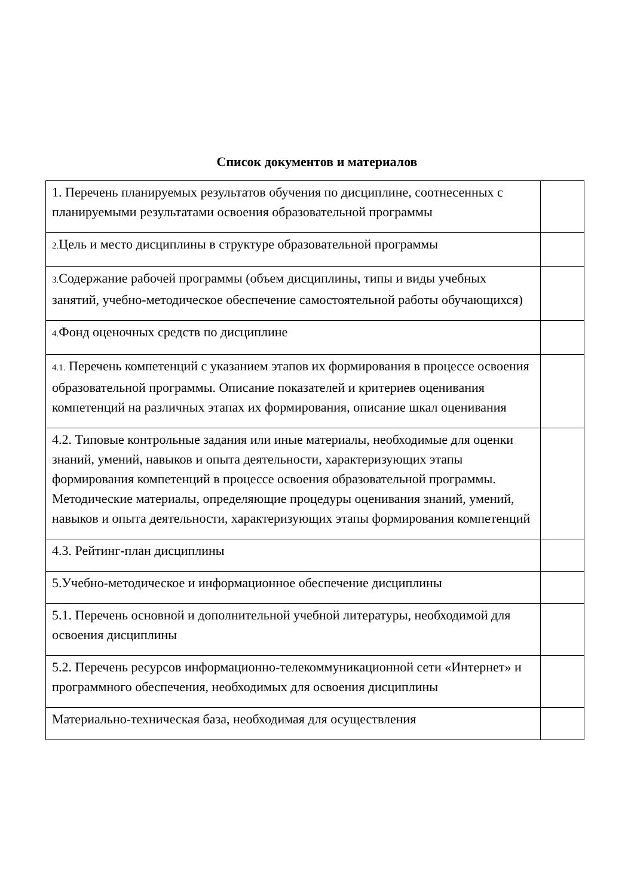Список документов и материалов
| 1. Перечень планируемых результатов обучения по дисциплине, соотнесенных с планируемыми результатами освоения образовательной программы | |
| 2. Цель и место дисциплины в структуре образовательной программы | |
| 3. Содержание рабочей программы (объем дисциплины, типы и виды учебных занятий, учебно-методическое обеспечение самостоятельной работы обучающихся) | |
| 4. Фонд оценочных средств по дисциплине | |
| 4.1. Перечень компетенций с указанием этапов их формирования в процессе освоения образовательной программы. Описание показателей и критериев оценивания компетенций на различных этапах их формирования, описание шкал оценивания | |
| 4.2. Типовые контрольные задания или иные материалы, необходимые для оценки знаний, умений, навыков и опыта деятельности, характеризующих этапы формирования компетенций в процессе освоения образовательной программы. Методические материалы, определяющие процедуры оценивания знаний, умений, навыков и опыта деятельности, характеризующих этапы формирования компетенций | |
| 4.3. Рейтинг-план дисциплины | |
| 5.Учебно-методическое и информационное обеспечение дисциплины | |
| 5.1. Перечень основной и дополнительной учебной литературы, необходимой для освоения дисциплины | |
| 5.2. Перечень ресурсов информационно-телекоммуникационной сети «Интернет» и программного обеспечения, необходимых для освоения дисциплины | |
| Материально-техническая база, необходимая для осуществления | |